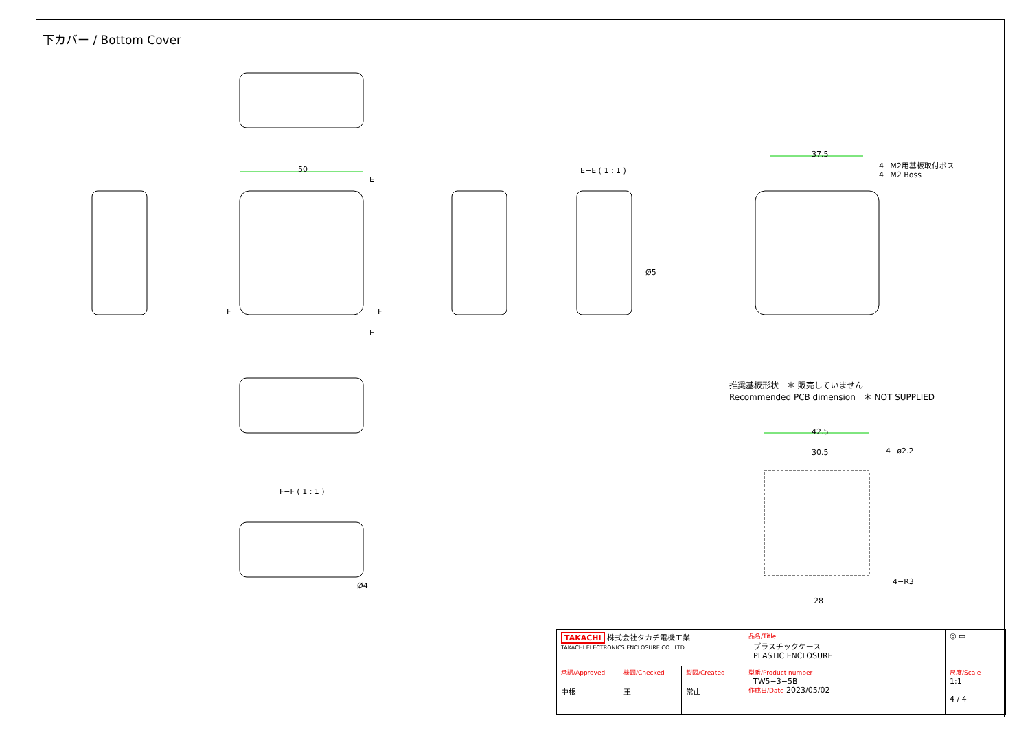下カバー / Bottom Cover
50 E−E ( 1 : 1 )
F−F ( 1 : 1 )
E
E
F F
Ø4
Ø5
37.5
4−M2用基板取付ボス
4−M2 Boss
42.5
30.5 4−ø2.2
4−R3
28
推奨基板形状　＊ 販売していません
Recommended PCB dimension　＊ NOT SUPPLIED
| TAKACHI 株式会社タカチ電機工業 TAKACHI ELECTRONICS ENCLOSURE CO., LTD. | | | 品名/Title プラスチックケース PLASTIC ENCLOSURE | ◎ ▭ |
| 承認/Approved 中根 | 検図/Checked 王 | 製図/Created 常山 | 型番/Product number TW5−3−5B 作成日/Date 2023/05/02 | 尺度/Scale 1:1 4 / 4 |